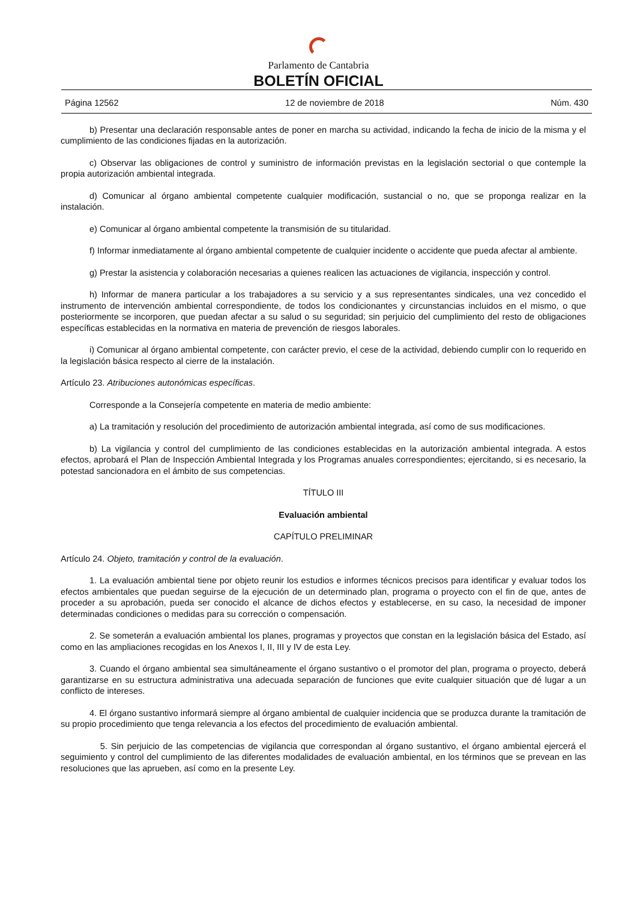Parlamento de Cantabria
BOLETÍN OFICIAL
Página 12562 12 de noviembre de 2018 Núm. 430
b) Presentar una declaración responsable antes de poner en marcha su actividad, indicando la fecha de inicio de la misma y el cumplimiento de las condiciones fijadas en la autorización.
c) Observar las obligaciones de control y suministro de información previstas en la legislación sectorial o que contemple la propia autorización ambiental integrada.
d) Comunicar al órgano ambiental competente cualquier modificación, sustancial o no, que se proponga realizar en la instalación.
e) Comunicar al órgano ambiental competente la transmisión de su titularidad.
f) Informar inmediatamente al órgano ambiental competente de cualquier incidente o accidente que pueda afectar al ambiente.
g) Prestar la asistencia y colaboración necesarias a quienes realicen las actuaciones de vigilancia, inspección y control.
h) Informar de manera particular a los trabajadores a su servicio y a sus representantes sindicales, una vez concedido el instrumento de intervención ambiental correspondiente, de todos los condicionantes y circunstancias incluidos en el mismo, o que posteriormente se incorporen, que puedan afectar a su salud o su seguridad; sin perjuicio del cumplimiento del resto de obligaciones específicas establecidas en la normativa en materia de prevención de riesgos laborales.
i) Comunicar al órgano ambiental competente, con carácter previo, el cese de la actividad, debiendo cumplir con lo requerido en la legislación básica respecto al cierre de la instalación.
Artículo 23. Atribuciones autonómicas específicas.
Corresponde a la Consejería competente en materia de medio ambiente:
a) La tramitación y resolución del procedimiento de autorización ambiental integrada, así como de sus modificaciones.
b) La vigilancia y control del cumplimiento de las condiciones establecidas en la autorización ambiental integrada. A estos efectos, aprobará el Plan de Inspección Ambiental Integrada y los Programas anuales correspondientes; ejercitando, si es necesario, la potestad sancionadora en el ámbito de sus competencias.
TÍTULO III
Evaluación ambiental
CAPÍTULO PRELIMINAR
Artículo 24. Objeto, tramitación y control de la evaluación.
1. La evaluación ambiental tiene por objeto reunir los estudios e informes técnicos precisos para identificar y evaluar todos los efectos ambientales que puedan seguirse de la ejecución de un determinado plan, programa o proyecto con el fin de que, antes de proceder a su aprobación, pueda ser conocido el alcance de dichos efectos y establecerse, en su caso, la necesidad de imponer determinadas condiciones o medidas para su corrección o compensación.
2. Se someterán a evaluación ambiental los planes, programas y proyectos que constan en la legislación básica del Estado, así como en las ampliaciones recogidas en los Anexos I, II, III y IV de esta Ley.
3. Cuando el órgano ambiental sea simultáneamente el órgano sustantivo o el promotor del plan, programa o proyecto, deberá garantizarse en su estructura administrativa una adecuada separación de funciones que evite cualquier situación que dé lugar a un conflicto de intereses.
4. El órgano sustantivo informará siempre al órgano ambiental de cualquier incidencia que se produzca durante la tramitación de su propio procedimiento que tenga relevancia a los efectos del procedimiento de evaluación ambiental.
5. Sin perjuicio de las competencias de vigilancia que correspondan al órgano sustantivo, el órgano ambiental ejercerá el seguimiento y control del cumplimiento de las diferentes modalidades de evaluación ambiental, en los términos que se prevean en las resoluciones que las aprueben, así como en la presente Ley.